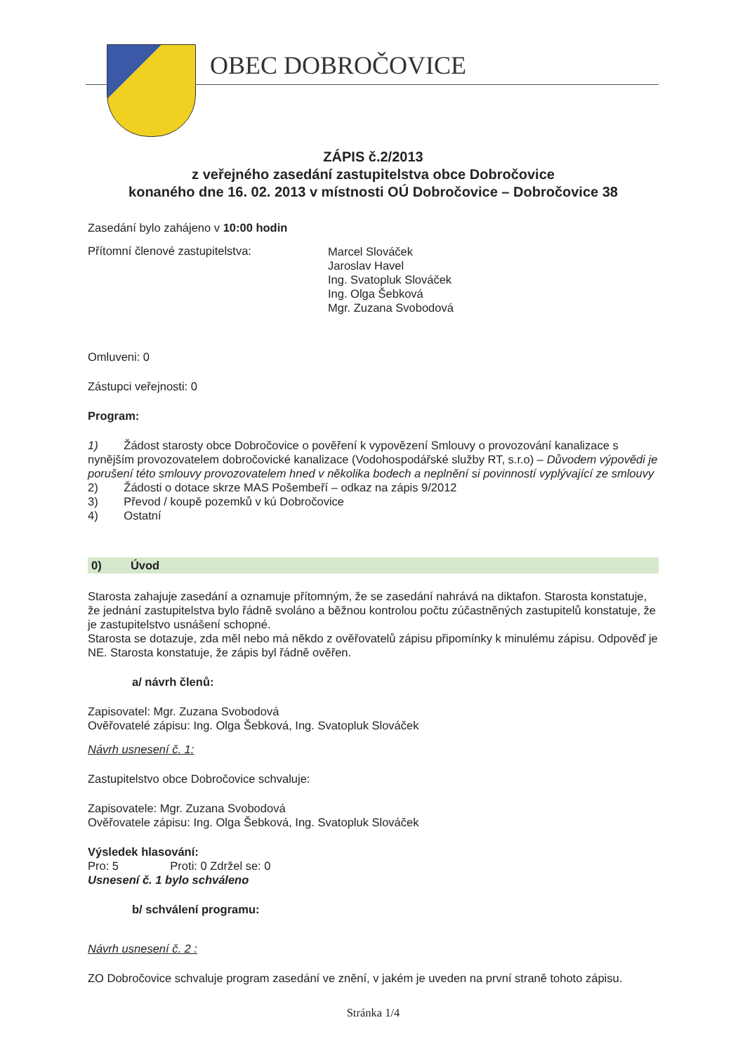OBEC DOBROČOVICE
ZÁPIS č.2/2013
z veřejného zasedání zastupitelstva obce Dobročovice
konaného dne 16. 02. 2013 v místnosti OÚ Dobročovice – Dobročovice 38
Zasedání bylo zahájeno v 10:00 hodin
Přítomní členové zastupitelstva:
Marcel Slováček
Jaroslav Havel
Ing. Svatopluk Slováček
Ing. Olga Šebková
Mgr. Zuzana Svobodová
Omluveni: 0
Zástupci veřejnosti: 0
Program:
1) Žádost starosty obce Dobročovice o pověření k vypovězení Smlouvy o provozování kanalizace s nynějším provozovatelem dobročovické kanalizace (Vodohospodářské služby RT, s.r.o) – Důvodem výpovědi je porušení této smlouvy provozovatelem hned v několika bodech a neplnění si povinností vyplývající ze smlouvy
2) Žádosti o dotace skrze MAS Pošembeří – odkaz na zápis 9/2012
3) Převod / koupě pozemků v kú Dobročovice
4) Ostatní
0) Úvod
Starosta zahajuje zasedání a oznamuje přítomným, že se zasedání nahrává na diktafon. Starosta konstatuje, že jednání zastupitelstva bylo řádně svoláno a běžnou kontrolou počtu zúčastněných zastupitelů konstatuje, že je zastupitelstvo usnášení schopné.
Starosta se dotazuje, zda měl nebo má někdo z ověřovatelů zápisu připomínky k minulému zápisu. Odpověď je NE. Starosta konstatuje, že zápis byl řádně ověřen.
a/ návrh členů:
Zapisovatel: Mgr. Zuzana Svobodová
Ověřovatelé zápisu: Ing. Olga Šebková, Ing. Svatopluk Slováček
Návrh usnesení č. 1:
Zastupitelstvo obce Dobročovice schvaluje:
Zapisovatele: Mgr. Zuzana Svobodová
Ověřovatele zápisu: Ing. Olga Šebková, Ing. Svatopluk Slováček
Výsledek hlasování:
Pro: 5 Proti: 0 Zdržel se: 0
Usnesení č. 1 bylo schváleno
b/ schválení programu:
Návrh usnesení č. 2 :
ZO Dobročovice schvaluje program zasedání ve znění, v jakém je uveden na první straně tohoto zápisu.
Stránka 1/4